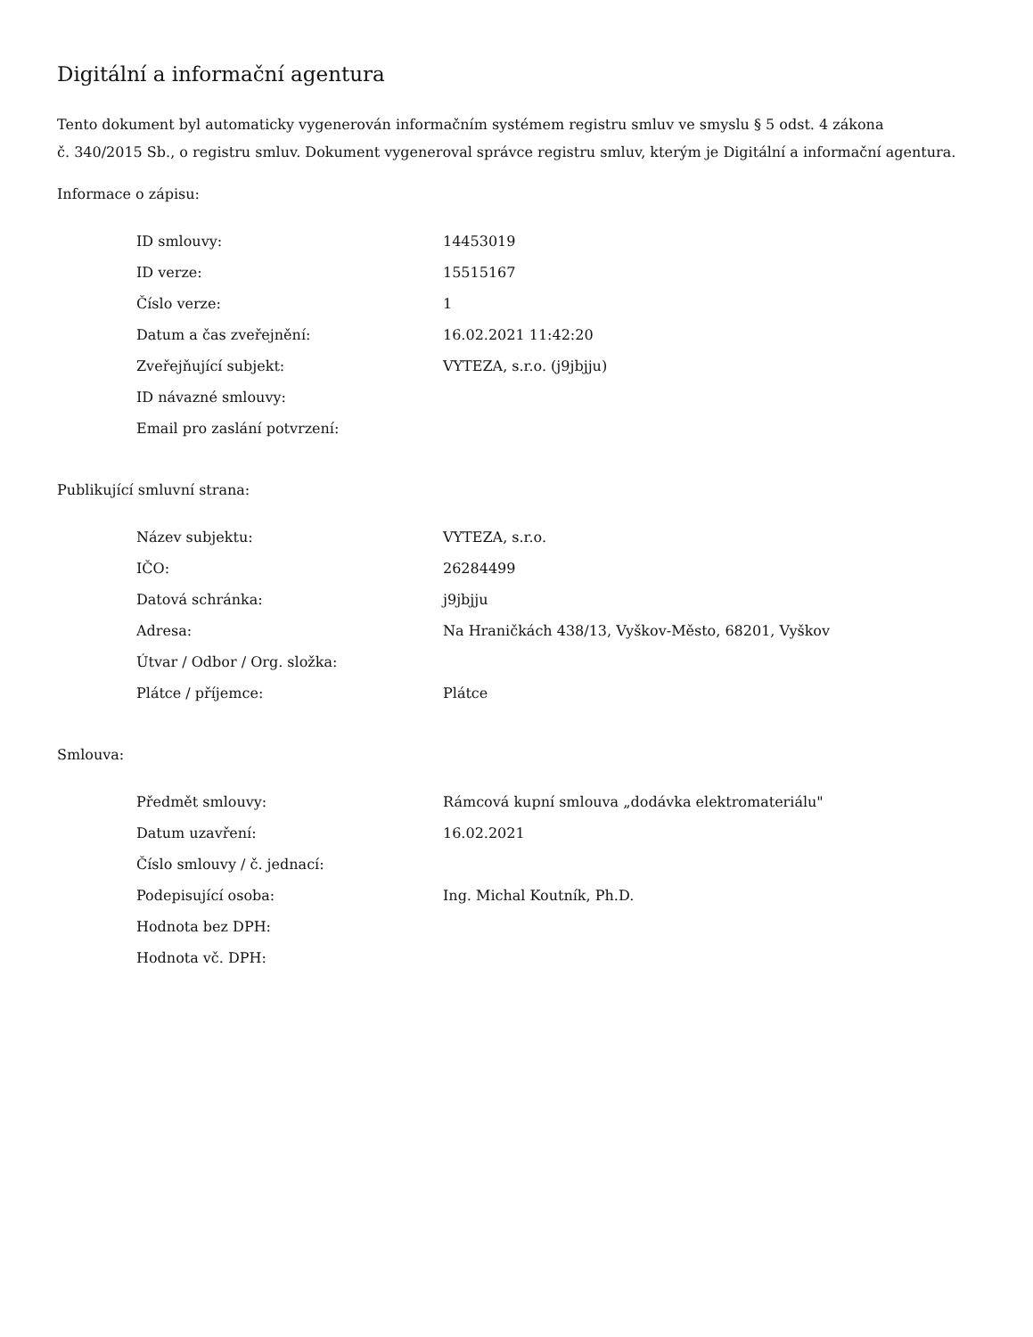Digitální a informační agentura
Tento dokument byl automaticky vygenerován informačním systémem registru smluv ve smyslu § 5 odst. 4 zákona
č. 340/2015 Sb., o registru smluv. Dokument vygeneroval správce registru smluv, kterým je Digitální a informační agentura.
Informace o zápisu:
| ID smlouvy: | 14453019 |
| ID verze: | 15515167 |
| Číslo verze: | 1 |
| Datum a čas zveřejnění: | 16.02.2021 11:42:20 |
| Zveřejňující subjekt: | VYTEZA, s.r.o. (j9jbjju) |
| ID návazné smlouvy: | |
| Email pro zaslání potvrzení: | |
Publikující smluvní strana:
| Název subjektu: | VYTEZA, s.r.o. |
| IČO: | 26284499 |
| Datová schránka: | j9jbjju |
| Adresa: | Na Hraničkách 438/13, Vyškov-Město, 68201, Vyškov |
| Útvar / Odbor / Org. složka: | |
| Plátce / příjemce: | Plátce |
Smlouva:
| Předmět smlouvy: | Rámcová kupní smlouva „dodávka elektromateriálu" |
| Datum uzavření: | 16.02.2021 |
| Číslo smlouvy / č. jednací: | |
| Podepisující osoba: | Ing. Michal Koutník, Ph.D. |
| Hodnota bez DPH: | |
| Hodnota vč. DPH: | |